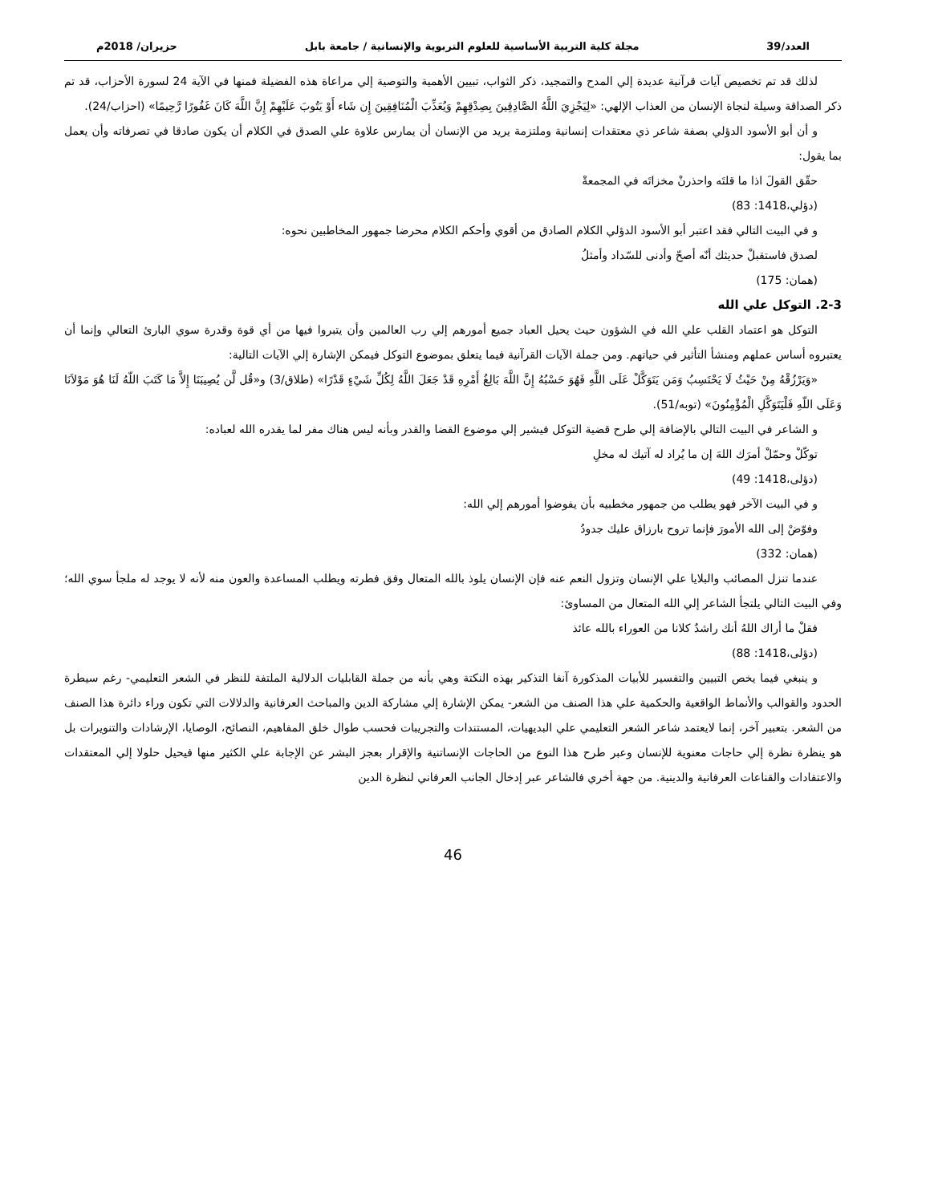العدد/39 مجلة كلية التربية الأساسية للعلوم التربوية والإنسانية / جامعة بابل حزيران/ 2018م
لذلك قد تم تخصيص آيات قرآنية عديدة إلي المدح والتمجيد، ذكر الثواب، تبيين الأهمية والتوصية إلي مراعاة هذه الفضيلة فمنها في الآية 24 لسورة الأحزاب، قد تم ذكر الصداقة وسيلة لنجاة الإنسان من العذاب الإلهي: «لِيَجْزِيَ اللَّهُ الصَّادِقِينَ بِصِدْقِهِمْ وَيُعَذِّبَ الْمُنَافِقِينَ إِن شَاء أَوْ يَتُوبَ عَلَيْهِمْ إِنَّ اللَّهَ كَانَ غَفُورًا رَّحِيمًا» (احزاب/24).
و أن أبو الأسود الدؤلي بصفة شاعر ذي معتقدات إنسانية وملتزمة يريد من الإنسان أن يمارس علاوة علي الصدق في الكلام أن يكون صادقا في تصرفاته وأن يعمل بما يقول:
حقّق القولَ اذا ما قلتَه واحذرنْ مخزاتَه في المجمعةْ
(دؤلي،1418: 83)
و في البيت التالي فقد اعتبر أبو الأسود الدؤلي الكلام الصادق من أقوي وأحكم الكلام محرضا جمهور المخاطبين نحوه:
لصدق فاستقبلْ حديثك أنّه أصحّ وأدنى للسّداد وأمثلُ
(همان: 175)
2-3. التوكل علي الله
التوكل هو اعتماد القلب علي الله في الشؤون حيث يحيل العباد جميع أمورهم إلي رب العالمين وأن يتبروا فيها من أي قوة وقدرة سوي البارئ التعالي وإنما أن يعتبروه أساس عملهم ومنشأ التأثير في حياتهم. ومن جملة الآيات القرآنية فيما يتعلق بموضوع التوكل فيمكن الإشارة إلي الآيات التالية:
«وَيَرْزُقْهُ مِنْ حَيْثُ لَا يَحْتَسِبُ وَمَن يَتَوَكَّلْ عَلَى اللَّهِ فَهُوَ حَسْبُهُ إِنَّ اللَّهَ بَالِغُ أَمْرِهِ قَدْ جَعَلَ اللَّهُ لِكُلِّ شَيْءٍ قَدْرًا» (طلاق/3) و«قُل لَّن يُصِيبَنَا إِلاَّ مَا كَتَبَ اللّهُ لَنَا هُوَ مَوْلاَنَا وَعَلَى اللّهِ فَلْيَتَوَكَّلِ الْمُؤْمِنُونَ» (توبه/51).
و الشاعر في البيت التالي بالإضافة إلي طرح قضية التوكل فيشير إلي موضوع القضا والقدر وبأنه ليس هناك مفر لما يقدره الله لعباده:
توكّلْ وحمّلْ أمرَك اللهَ إن ما يُراد له آتيك له مخلِ
(دؤلى،1418: 49)
و في البيت الآخر فهو يطلب من جمهور مخطبيه بأن يفوضوا أمورهم إلي الله:
وفوّضْ إلى الله الأمورَ فإنما تروح بارزاق عليك جدودُ
(همان: 332)
عندما تنزل المصائب والبلايا علي الإنسان وتزول النعم عنه فإن الإنسان يلوذ بالله المتعال وفق فطرته ويطلب المساعدة والعون منه لأنه لا يوجد له ملجأ سوي الله؛ وفي البيت التالي يلتجأ الشاعر إلي الله المتعال من المساوئ:
فقلْ ما أراك اللهُ أنك راشدٌ كلانا من العوراء بالله عائذ
(دؤلى،1418: 88)
و ينبغي فيما يخص التبيين والتفسير للأبيات المذكورة آنفا التذكير بهذه النكتة وهي بأنه من جملة القابليات الدلالية الملتفة للنظر في الشعر التعليمي- رغم سيطرة الحدود والقوالب والأنماط الواقعية والحكمية علي هذا الصنف من الشعر- يمكن الإشارة إلي مشاركة الدين والمباحث العرفانية والدلالات التي تكون وراء دائرة هذا الصنف من الشعر. بتعبير آخر، إنما لايعتمد شاعر الشعر التعليمي علي البديهيات، المستندات والتجريبات فحسب طوال خلق المفاهيم، النصائح، الوصايا، الإرشادات والتنويرات بل هو ينظرة نظرة إلي حاجات معنوية للإنسان وعبر طرح هذا النوع من الحاجات الإنساتنية والإقرار بعجز البشر عن الإجابة علي الكثير منها فيحيل حلولا إلي المعتقدات والاعتقادات والقناعات العرفانية والدينية. من جهة أخري فالشاعر عبر إدخال الجانب العرفاني لنظرة الدين
46